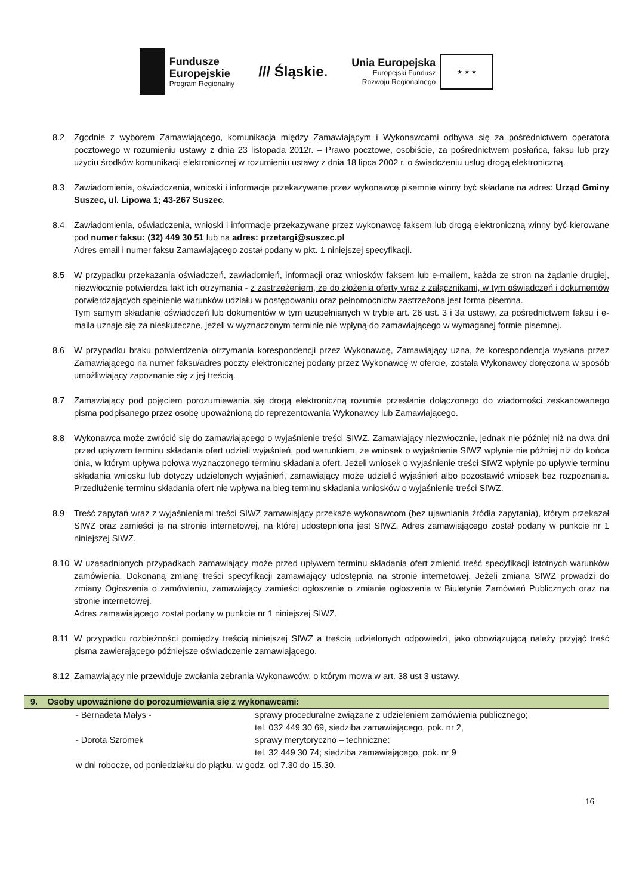Fundusze
Europejskie
Program Regionalny
/// Śląskie.
Unia Europejska
Europejski Fundusz
Rozwoju Regionalnego
★ ★ ★
8.2 Zgodnie z wyborem Zamawiającego, komunikacja między Zamawiającym i Wykonawcami odbywa się za pośrednictwem operatora pocztowego w rozumieniu ustawy z dnia 23 listopada 2012r. – Prawo pocztowe, osobiście, za pośrednictwem posłańca, faksu lub przy użyciu środków komunikacji elektronicznej w rozumieniu ustawy z dnia 18 lipca 2002 r. o świadczeniu usług drogą elektroniczną.
8.3 Zawiadomienia, oświadczenia, wnioski i informacje przekazywane przez wykonawcę pisemnie winny być składane na adres: Urząd Gminy Suszec, ul. Lipowa 1; 43-267 Suszec.
8.4 Zawiadomienia, oświadczenia, wnioski i informacje przekazywane przez wykonawcę faksem lub drogą elektroniczną winny być kierowane pod numer faksu: (32) 449 30 51 lub na adres: przetargi@suszec.pl
Adres email i numer faksu Zamawiającego został podany w pkt. 1 niniejszej specyfikacji.
8.5 W przypadku przekazania oświadczeń, zawiadomień, informacji oraz wniosków faksem lub e-mailem, każda ze stron na żądanie drugiej, niezwłocznie potwierdza fakt ich otrzymania - z zastrzeżeniem, że do złożenia oferty wraz z załącznikami, w tym oświadczeń i dokumentów potwierdzających spełnienie warunków udziału w postępowaniu oraz pełnomocnictw zastrzeżona jest forma pisemna.
Tym samym składanie oświadczeń lub dokumentów w tym uzupełnianych w trybie art. 26 ust. 3 i 3a ustawy, za pośrednictwem faksu i e-maila uznaje się za nieskuteczne, jeżeli w wyznaczonym terminie nie wpłyną do zamawiającego w wymaganej formie pisemnej.
8.6 W przypadku braku potwierdzenia otrzymania korespondencji przez Wykonawcę, Zamawiający uzna, że korespondencja wysłana przez Zamawiającego na numer faksu/adres poczty elektronicznej podany przez Wykonawcę w ofercie, została Wykonawcy doręczona w sposób umożliwiający zapoznanie się z jej treścią.
8.7 Zamawiający pod pojęciem porozumiewania się drogą elektroniczną rozumie przesłanie dołączonego do wiadomości zeskanowanego pisma podpisanego przez osobę upoważnioną do reprezentowania Wykonawcy lub Zamawiającego.
8.8 Wykonawca może zwrócić się do zamawiającego o wyjaśnienie treści SIWZ. Zamawiający niezwłocznie, jednak nie później niż na dwa dni przed upływem terminu składania ofert udzieli wyjaśnień, pod warunkiem, że wniosek o wyjaśnienie SIWZ wpłynie nie później niż do końca dnia, w którym upływa połowa wyznaczonego terminu składania ofert. Jeżeli wniosek o wyjaśnienie treści SIWZ wpłynie po upływie terminu składania wniosku lub dotyczy udzielonych wyjaśnień, zamawiający może udzielić wyjaśnień albo pozostawić wniosek bez rozpoznania. Przedłużenie terminu składania ofert nie wpływa na bieg terminu składania wniosków o wyjaśnienie treści SIWZ.
8.9 Treść zapytań wraz z wyjaśnieniami treści SIWZ zamawiający przekaże wykonawcom (bez ujawniania źródła zapytania), którym przekazał SIWZ oraz zamieści je na stronie internetowej, na której udostępniona jest SIWZ, Adres zamawiającego został podany w punkcie nr 1 niniejszej SIWZ.
8.10 W uzasadnionych przypadkach zamawiający może przed upływem terminu składania ofert zmienić treść specyfikacji istotnych warunków zamówienia. Dokonaną zmianę treści specyfikacji zamawiający udostępnia na stronie internetowej. Jeżeli zmiana SIWZ prowadzi do zmiany Ogłoszenia o zamówieniu, zamawiający zamieści ogłoszenie o zmianie ogłoszenia w Biuletynie Zamówień Publicznych oraz na stronie internetowej.
Adres zamawiającego został podany w punkcie nr 1 niniejszej SIWZ.
8.11 W przypadku rozbieżności pomiędzy treścią niniejszej SIWZ a treścią udzielonych odpowiedzi, jako obowiązującą należy przyjąć treść pisma zawierającego późniejsze oświadczenie zamawiającego.
8.12 Zamawiający nie przewiduje zwołania zebrania Wykonawców, o którym mowa w art. 38 ust 3 ustawy.
9. Osoby upoważnione do porozumiewania się z wykonawcami:
- Bernadeta Małys - sprawy proceduralne związane z udzieleniem zamówienia publicznego;
tel. 032 449 30 69, siedziba zamawiającego, pok. nr 2,
- Dorota Szromek sprawy merytoryczno – techniczne:
tel. 32 449 30 74; siedziba zamawiającego, pok. nr 9
w dni robocze, od poniedziałku do piątku, w godz. od 7.30 do 15.30.
16